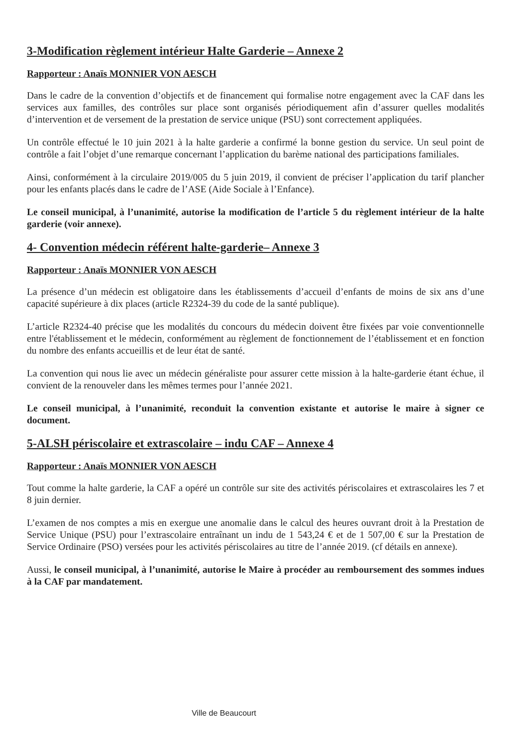3-Modification règlement intérieur Halte Garderie – Annexe 2
Rapporteur : Anaïs MONNIER VON AESCH
Dans le cadre de la convention d’objectifs et de financement qui formalise notre engagement avec la CAF dans les services aux familles, des contrôles sur place sont organisés périodiquement afin d’assurer quelles modalités d’intervention et de versement de la prestation de service unique (PSU) sont correctement appliquées.
Un contrôle effectué le 10 juin 2021 à la halte garderie a confirmé la bonne gestion du service. Un seul point de contrôle a fait l’objet d’une remarque concernant l’application du barème national des participations familiales.
Ainsi, conformément à la circulaire 2019/005 du 5 juin 2019, il convient de préciser l’application du tarif plancher pour les enfants placés dans le cadre de l’ASE (Aide Sociale à l’Enfance).
Le conseil municipal, à l’unanimité, autorise la modification de l’article 5 du règlement intérieur de la halte garderie (voir annexe).
4- Convention médecin référent halte-garderie– Annexe 3
Rapporteur : Anaïs MONNIER VON AESCH
La présence d’un médecin est obligatoire dans les établissements d’accueil d’enfants de moins de six ans d’une capacité supérieure à dix places (article R2324-39 du code de la santé publique).
L’article R2324-40 précise que les modalités du concours du médecin doivent être fixées par voie conventionnelle entre l'établissement et le médecin, conformément au règlement de fonctionnement de l’établissement et en fonction du nombre des enfants accueillis et de leur état de santé.
La convention qui nous lie avec un médecin généraliste pour assurer cette mission à la halte-garderie étant échue, il convient de la renouveler dans les mêmes termes pour l’année 2021.
Le conseil municipal, à l’unanimité, reconduit la convention existante et autorise le maire à signer ce document.
5-ALSH périscolaire et extrascolaire – indu CAF – Annexe 4
Rapporteur : Anaïs MONNIER VON AESCH
Tout comme la halte garderie, la CAF a opéré un contrôle sur site des activités périscolaires et extrascolaires les 7 et 8 juin dernier.
L’examen de nos comptes a mis en exergue une anomalie dans le calcul des heures ouvrant droit à la Prestation de Service Unique (PSU) pour l’extrascolaire entraînant un indu de 1 543,24 € et de 1 507,00 € sur la Prestation de Service Ordinaire (PSO) versées pour les activités périscolaires au titre de l’année 2019. (cf détails en annexe).
Aussi, le conseil municipal, à l’unanimité, autorise le Maire à procéder au remboursement des sommes indues à la CAF par mandatement.
Ville de Beaucourt